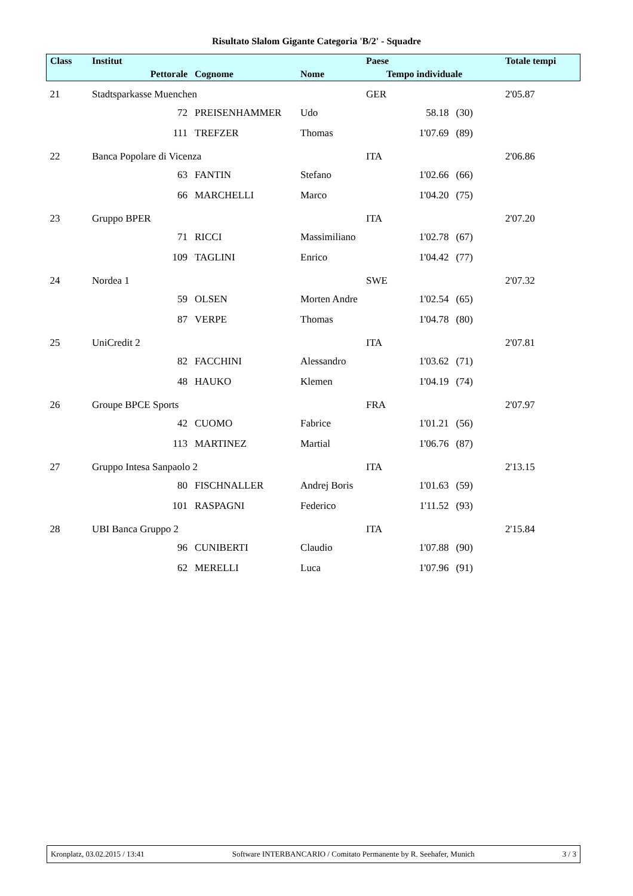Risultato Slalom Gigante Categoria 'B/2' - Squadre
| Class | Institut | | | Paese | | | Totale tempi |
| --- | --- | --- | --- | --- | --- | --- | --- |
| | Pettorale | Cognome | Nome | Tempo individuale | | | |
| 21 | Stadtsparkasse Muenchen | | | GER | | | 2'05.87 |
| | 72 | PREISENHAMMER | Udo | | 58.18 | (30) | |
| | 111 | TREFZER | Thomas | | 1'07.69 | (89) | |
| 22 | Banca Popolare di Vicenza | | | ITA | | | 2'06.86 |
| | 63 | FANTIN | Stefano | | 1'02.66 | (66) | |
| | 66 | MARCHELLI | Marco | | 1'04.20 | (75) | |
| 23 | Gruppo BPER | | | ITA | | | 2'07.20 |
| | 71 | RICCI | Massimiliano | | 1'02.78 | (67) | |
| | 109 | TAGLINI | Enrico | | 1'04.42 | (77) | |
| 24 | Nordea 1 | | | SWE | | | 2'07.32 |
| | 59 | OLSEN | Morten Andre | | 1'02.54 | (65) | |
| | 87 | VERPE | Thomas | | 1'04.78 | (80) | |
| 25 | UniCredit 2 | | | ITA | | | 2'07.81 |
| | 82 | FACCHINI | Alessandro | | 1'03.62 | (71) | |
| | 48 | HAUKO | Klemen | | 1'04.19 | (74) | |
| 26 | Groupe BPCE Sports | | | FRA | | | 2'07.97 |
| | 42 | CUOMO | Fabrice | | 1'01.21 | (56) | |
| | 113 | MARTINEZ | Martial | | 1'06.76 | (87) | |
| 27 | Gruppo Intesa Sanpaolo 2 | | | ITA | | | 2'13.15 |
| | 80 | FISCHNALLER | Andrej Boris | | 1'01.63 | (59) | |
| | 101 | RASPAGNI | Federico | | 1'11.52 | (93) | |
| 28 | UBI Banca Gruppo 2 | | | ITA | | | 2'15.84 |
| | 96 | CUNIBERTI | Claudio | | 1'07.88 | (90) | |
| | 62 | MERELLI | Luca | | 1'07.96 | (91) | |
Kronplatz, 03.02.2015 / 13:41 Software INTERBANCARIO / Comitato Permanente by R. Seehafer, Munich 3 / 3